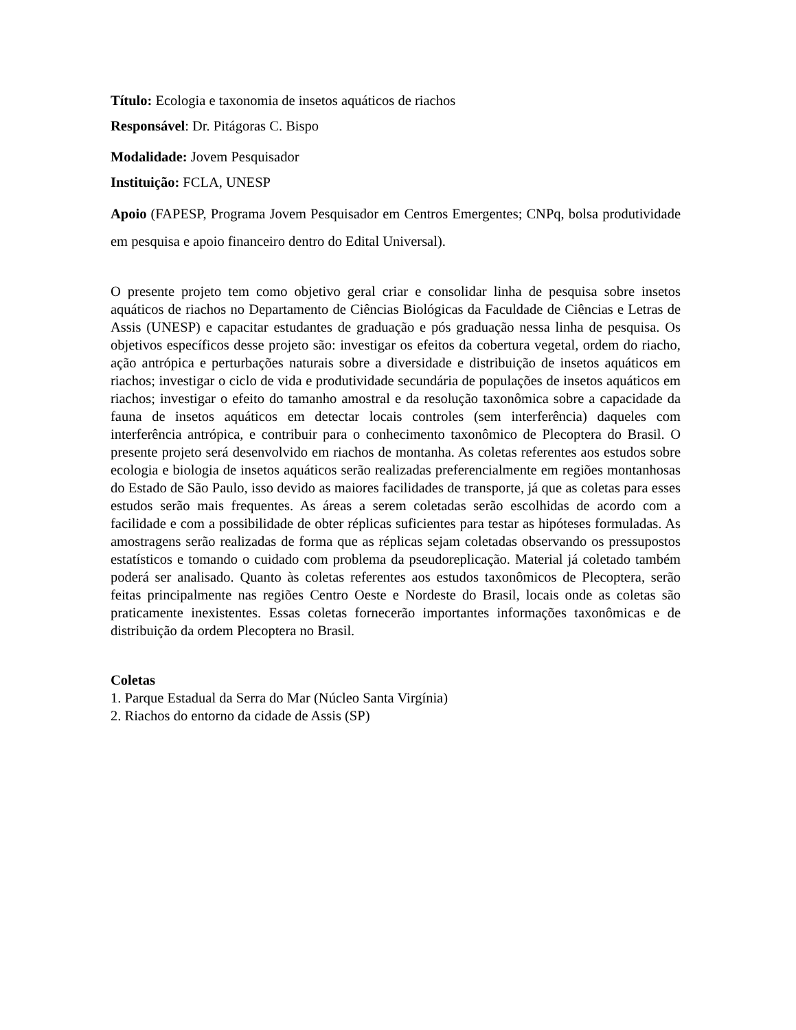Título: Ecologia e taxonomia de insetos aquáticos de riachos
Responsável: Dr. Pitágoras C. Bispo
Modalidade: Jovem Pesquisador
Instituição: FCLA, UNESP
Apoio (FAPESP, Programa Jovem Pesquisador em Centros Emergentes; CNPq, bolsa produtividade em pesquisa e apoio financeiro dentro do Edital Universal).
O presente projeto tem como objetivo geral criar e consolidar linha de pesquisa sobre insetos aquáticos de riachos no Departamento de Ciências Biológicas da Faculdade de Ciências e Letras de Assis (UNESP) e capacitar estudantes de graduação e pós graduação nessa linha de pesquisa. Os objetivos específicos desse projeto são: investigar os efeitos da cobertura vegetal, ordem do riacho, ação antrópica e perturbações naturais sobre a diversidade e distribuição de insetos aquáticos em riachos; investigar o ciclo de vida e produtividade secundária de populações de insetos aquáticos em riachos; investigar o efeito do tamanho amostral e da resolução taxonômica sobre a capacidade da fauna de insetos aquáticos em detectar locais controles (sem interferência) daqueles com interferência antrópica, e contribuir para o conhecimento taxonômico de Plecoptera do Brasil. O presente projeto será desenvolvido em riachos de montanha. As coletas referentes aos estudos sobre ecologia e biologia de insetos aquáticos serão realizadas preferencialmente em regiões montanhosas do Estado de São Paulo, isso devido as maiores facilidades de transporte, já que as coletas para esses estudos serão mais frequentes. As áreas a serem coletadas serão escolhidas de acordo com a facilidade e com a possibilidade de obter réplicas suficientes para testar as hipóteses formuladas. As amostragens serão realizadas de forma que as réplicas sejam coletadas observando os pressupostos estatísticos e tomando o cuidado com problema da pseudoreplicação. Material já coletado também poderá ser analisado. Quanto às coletas referentes aos estudos taxonômicos de Plecoptera, serão feitas principalmente nas regiões Centro Oeste e Nordeste do Brasil, locais onde as coletas são praticamente inexistentes. Essas coletas fornecerão importantes informações taxonômicas e de distribuição da ordem Plecoptera no Brasil.
Coletas
1. Parque Estadual da Serra do Mar (Núcleo Santa Virgínia)
2. Riachos do entorno da cidade de Assis (SP)